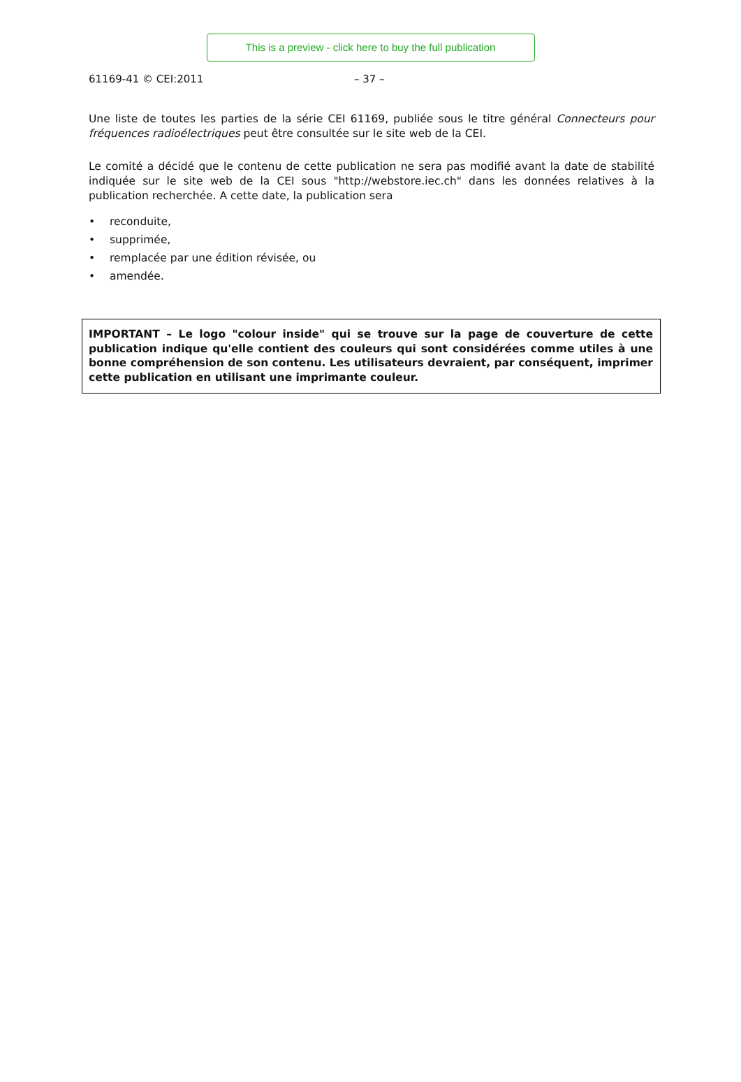This is a preview - click here to buy the full publication
61169-41 © CEI:2011 – 37 –
Une liste de toutes les parties de la série CEI 61169, publiée sous le titre général Connecteurs pour fréquences radioélectriques peut être consultée sur le site web de la CEI.
Le comité a décidé que le contenu de cette publication ne sera pas modifié avant la date de stabilité indiquée sur le site web de la CEI sous "http://webstore.iec.ch" dans les données relatives à la publication recherchée. A cette date, la publication sera
• reconduite,
• supprimée,
• remplacée par une édition révisée, ou
• amendée.
IMPORTANT – Le logo "colour inside" qui se trouve sur la page de couverture de cette publication indique qu'elle contient des couleurs qui sont considérées comme utiles à une bonne compréhension de son contenu. Les utilisateurs devraient, par conséquent, imprimer cette publication en utilisant une imprimante couleur.